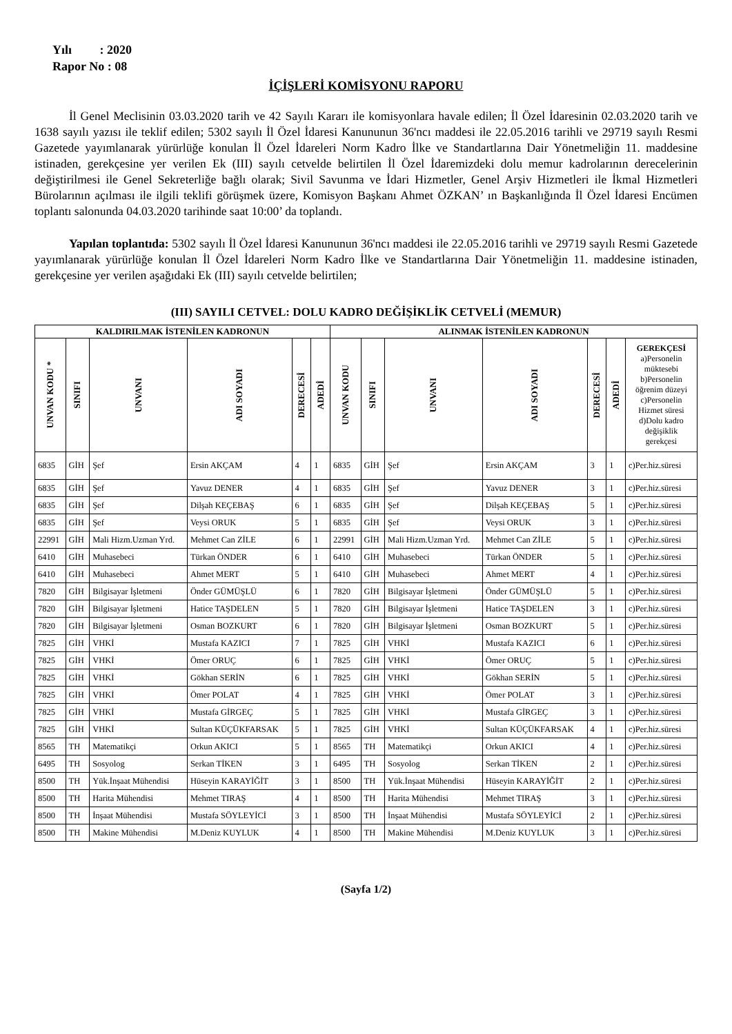Yılı : 2020
Rapor No : 08
İÇİŞLERİ KOMİSYONU RAPORU
İl Genel Meclisinin 03.03.2020 tarih ve 42 Sayılı Kararı ile komisyonlara havale edilen; İl Özel İdaresinin 02.03.2020 tarih ve 1638 sayılı yazısı ile teklif edilen; 5302 sayılı İl Özel İdaresi Kanununun 36'ncı maddesi ile 22.05.2016 tarihli ve 29719 sayılı Resmi Gazetede yayımlanarak yürürlüğe konulan İl Özel İdareleri Norm Kadro İlke ve Standartlarına Dair Yönetmeliğin 11. maddesine istinaden, gerekçesine yer verilen Ek (III) sayılı cetvelde belirtilen İl Özel İdaremizdeki dolu memur kadrolarının derecelerinin değiştirilmesi ile Genel Sekreterliğe bağlı olarak; Sivil Savunma ve İdari Hizmetler, Genel Arşiv Hizmetleri ile İkmal Hizmetleri Bürolarının açılması ile ilgili teklifi görüşmek üzere, Komisyon Başkanı Ahmet ÖZKAN’ ın Başkanlığında İl Özel İdaresi Encümen toplantı salonunda 04.03.2020 tarihinde saat 10:00’ da toplandı.
Yapılan toplantıda: 5302 sayılı İl Özel İdaresi Kanununun 36'ncı maddesi ile 22.05.2016 tarihli ve 29719 sayılı Resmi Gazetede yayımlanarak yürürlüğe konulan İl Özel İdareleri Norm Kadro İlke ve Standartlarına Dair Yönetmeliğin 11. maddesine istinaden, gerekçesine yer verilen aşağıdaki Ek (III) sayılı cetvelde belirtilen;
(III) SAYILI CETVEL: DOLU KADRO DEĞİŞİKLİK CETVELİ (MEMUR)
| KALDIRILMAK İSTENİLEN KADRONUN | | | | | | ALINMAK İSTENİLEN KADRONUN | | | | | | |
| --- | --- | --- | --- | --- | --- | --- | --- | --- | --- | --- | --- | --- |
| UNVAN KODU * | SINIFI | UNVANI | ADI SOYADI | DERECESİ | ADEDİ | UNVAN KODU | SINIFI | UNVANI | ADI SOYADI | DERECESİ | ADEDİ | GEREKÇESİ a)Personelin müktesebi b)Personelin öğrenim düzeyi c)Personelin Hizmet süresi d)Dolu kadro değişiklik gerekçesi |
| 6835 | GİH | Şef | Ersin AKÇAM | 4 | 1 | 6835 | GİH | Şef | Ersin AKÇAM | 3 | 1 | c)Per.hiz.süresi |
| 6835 | GİH | Şef | Yavuz DENER | 4 | 1 | 6835 | GİH | Şef | Yavuz DENER | 3 | 1 | c)Per.hiz.süresi |
| 6835 | GİH | Şef | Dilşah KEÇEBAŞ | 6 | 1 | 6835 | GİH | Şef | Dilşah KEÇEBAŞ | 5 | 1 | c)Per.hiz.süresi |
| 6835 | GİH | Şef | Veysi ORUK | 5 | 1 | 6835 | GİH | Şef | Veysi ORUK | 3 | 1 | c)Per.hiz.süresi |
| 22991 | GİH | Mali Hizm.Uzman Yrd. | Mehmet Can ZİLE | 6 | 1 | 22991 | GİH | Mali Hizm.Uzman Yrd. | Mehmet Can ZİLE | 5 | 1 | c)Per.hiz.süresi |
| 6410 | GİH | Muhasebeci | Türkan ÖNDER | 6 | 1 | 6410 | GİH | Muhasebeci | Türkan ÖNDER | 5 | 1 | c)Per.hiz.süresi |
| 6410 | GİH | Muhasebeci | Ahmet MERT | 5 | 1 | 6410 | GİH | Muhasebeci | Ahmet MERT | 4 | 1 | c)Per.hiz.süresi |
| 7820 | GİH | Bilgisayar İşletmeni | Önder GÜMÜŞLÜ | 6 | 1 | 7820 | GİH | Bilgisayar İşletmeni | Önder GÜMÜŞLÜ | 5 | 1 | c)Per.hiz.süresi |
| 7820 | GİH | Bilgisayar İşletmeni | Hatice TAŞDELEN | 5 | 1 | 7820 | GİH | Bilgisayar İşletmeni | Hatice TAŞDELEN | 3 | 1 | c)Per.hiz.süresi |
| 7820 | GİH | Bilgisayar İşletmeni | Osman BOZKURT | 6 | 1 | 7820 | GİH | Bilgisayar İşletmeni | Osman BOZKURT | 5 | 1 | c)Per.hiz.süresi |
| 7825 | GİH | VHKİ | Mustafa KAZICI | 7 | 1 | 7825 | GİH | VHKİ | Mustafa KAZICI | 6 | 1 | c)Per.hiz.süresi |
| 7825 | GİH | VHKİ | Ömer ORUÇ | 6 | 1 | 7825 | GİH | VHKİ | Ömer ORUÇ | 5 | 1 | c)Per.hiz.süresi |
| 7825 | GİH | VHKİ | Gökhan SERİN | 6 | 1 | 7825 | GİH | VHKİ | Gökhan SERİN | 5 | 1 | c)Per.hiz.süresi |
| 7825 | GİH | VHKİ | Ömer POLAT | 4 | 1 | 7825 | GİH | VHKİ | Ömer POLAT | 3 | 1 | c)Per.hiz.süresi |
| 7825 | GİH | VHKİ | Mustafa GİRGEÇ | 5 | 1 | 7825 | GİH | VHKİ | Mustafa GİRGEÇ | 3 | 1 | c)Per.hiz.süresi |
| 7825 | GİH | VHKİ | Sultan KÜÇÜKFARSAK | 5 | 1 | 7825 | GİH | VHKİ | Sultan KÜÇÜKFARSAK | 4 | 1 | c)Per.hiz.süresi |
| 8565 | TH | Matematikçi | Orkun AKICI | 5 | 1 | 8565 | TH | Matematikçi | Orkun AKICI | 4 | 1 | c)Per.hiz.süresi |
| 6495 | TH | Sosyolog | Serkan TİKEN | 3 | 1 | 6495 | TH | Sosyolog | Serkan TİKEN | 2 | 1 | c)Per.hiz.süresi |
| 8500 | TH | Yük.İnşaat Mühendisi | Hüseyin KARAYİĞİT | 3 | 1 | 8500 | TH | Yük.İnşaat Mühendisi | Hüseyin KARAYİĞİT | 2 | 1 | c)Per.hiz.süresi |
| 8500 | TH | Harita Mühendisi | Mehmet TIRAŞ | 4 | 1 | 8500 | TH | Harita Mühendisi | Mehmet TIRAŞ | 3 | 1 | c)Per.hiz.süresi |
| 8500 | TH | İnşaat Mühendisi | Mustafa SÖYLEYİCİ | 3 | 1 | 8500 | TH | İnşaat Mühendisi | Mustafa SÖYLEYİCİ | 2 | 1 | c)Per.hiz.süresi |
| 8500 | TH | Makine Mühendisi | M.Deniz KUYLUK | 4 | 1 | 8500 | TH | Makine Mühendisi | M.Deniz KUYLUK | 3 | 1 | c)Per.hiz.süresi |
(Sayfa 1/2)